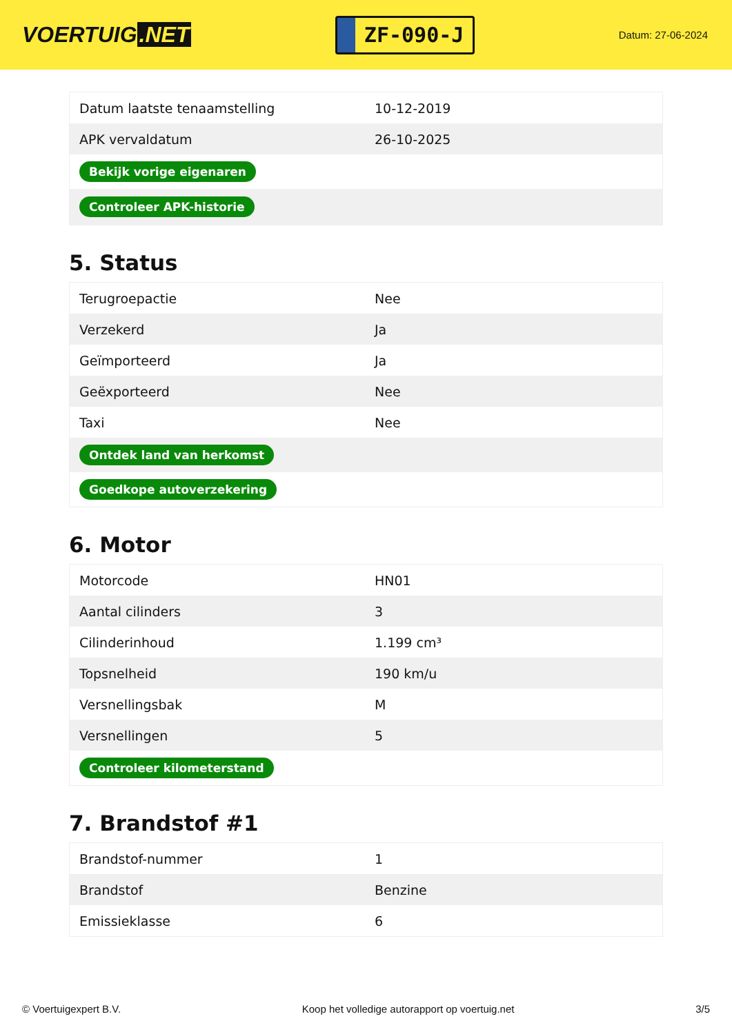VOERTUIG.NET
ZF-090-J
Datum: 27-06-2024
| Datum laatste tenaamstelling | 10-12-2019 |
| APK vervaldatum | 26-10-2025 |
| Bekijk vorige eigenaren | |
| Controleer APK-historie | |
5. Status
| Terugroepactie | Nee |
| Verzekerd | Ja |
| Geïmporteerd | Ja |
| Geëxporteerd | Nee |
| Taxi | Nee |
| Ontdek land van herkomst | |
| Goedkope autoverzekering | |
6. Motor
| Motorcode | HN01 |
| Aantal cilinders | 3 |
| Cilinderinhoud | 1.199 cm³ |
| Topsnelheid | 190 km/u |
| Versnellingsbak | M |
| Versnellingen | 5 |
| Controleer kilometerstand | |
7. Brandstof #1
| Brandstof-nummer | 1 |
| Brandstof | Benzine |
| Emissieklasse | 6 |
© Voertuigexpert B.V. Koop het volledige autorapport op voertuig.net 3/5